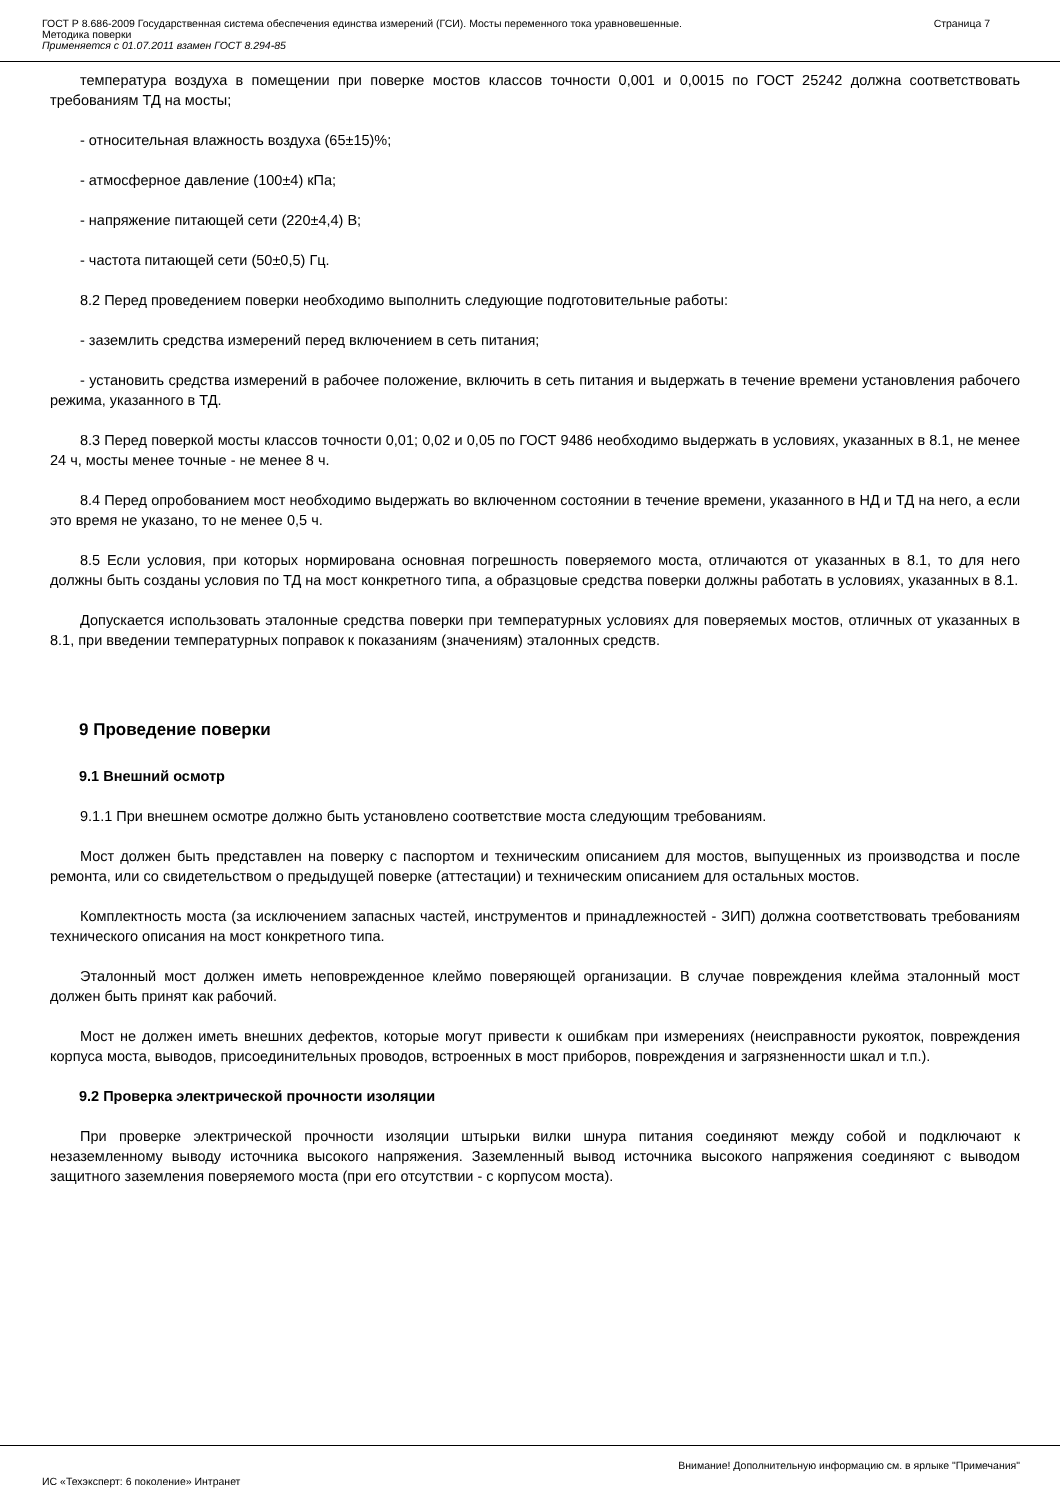ГОСТ Р 8.686-2009 Государственная система обеспечения единства измерений (ГСИ). Мосты переменного тока уравновешенные.
Методика поверки
Применяется с 01.07.2011 взамен ГОСТ 8.294-85
Страница 7
температура воздуха в помещении при поверке мостов классов точности 0,001 и 0,0015 по ГОСТ 25242 должна соответствовать требованиям ТД на мосты;
- относительная влажность воздуха (65±15)%;
- атмосферное давление (100±4) кПа;
- напряжение питающей сети (220±4,4) В;
- частота питающей сети (50±0,5) Гц.
8.2 Перед проведением поверки необходимо выполнить следующие подготовительные работы:
- заземлить средства измерений перед включением в сеть питания;
- установить средства измерений в рабочее положение, включить в сеть питания и выдержать в течение времени установления рабочего режима, указанного в ТД.
8.3 Перед поверкой мосты классов точности 0,01; 0,02 и 0,05 по ГОСТ 9486 необходимо выдержать в условиях, указанных в 8.1, не менее 24 ч, мосты менее точные - не менее 8 ч.
8.4 Перед опробованием мост необходимо выдержать во включенном состоянии в течение времени, указанного в НД и ТД на него, а если это время не указано, то не менее 0,5 ч.
8.5 Если условия, при которых нормирована основная погрешность поверяемого моста, отличаются от указанных в 8.1, то для него должны быть созданы условия по ТД на мост конкретного типа, а образцовые средства поверки должны работать в условиях, указанных в 8.1.
Допускается использовать эталонные средства поверки при температурных условиях для поверяемых мостов, отличных от указанных в 8.1, при введении температурных поправок к показаниям (значениям) эталонных средств.
9 Проведение поверки
9.1 Внешний осмотр
9.1.1 При внешнем осмотре должно быть установлено соответствие моста следующим требованиям.
Мост должен быть представлен на поверку с паспортом и техническим описанием для мостов, выпущенных из производства и после ремонта, или со свидетельством о предыдущей поверке (аттестации) и техническим описанием для остальных мостов.
Комплектность моста (за исключением запасных частей, инструментов и принадлежностей - ЗИП) должна соответствовать требованиям технического описания на мост конкретного типа.
Эталонный мост должен иметь неповрежденное клеймо поверяющей организации. В случае повреждения клейма эталонный мост должен быть принят как рабочий.
Мост не должен иметь внешних дефектов, которые могут привести к ошибкам при измерениях (неисправности рукояток, повреждения корпуса моста, выводов, присоединительных проводов, встроенных в мост приборов, повреждения и загрязненности шкал и т.п.).
9.2 Проверка электрической прочности изоляции
При проверке электрической прочности изоляции штырьки вилки шнура питания соединяют между собой и подключают к незаземленному выводу источника высокого напряжения. Заземленный вывод источника высокого напряжения соединяют с выводом защитного заземления поверяемого моста (при его отсутствии - с корпусом моста).
Внимание! Дополнительную информацию см. в ярлыке "Примечания"
ИС «Техэксперт: 6 поколение» Интранет